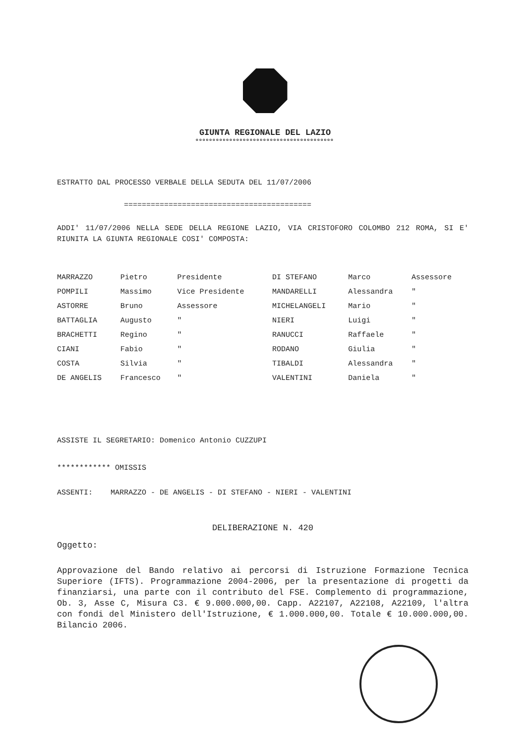GIUNTA REGIONALE DEL LAZIO
ooooooooooooooooooooooooooooooooooooooooo
ESTRATTO DAL PROCESSO VERBALE DELLA SEDUTA DEL 11/07/2006
==========================================
ADDI' 11/07/2006 NELLA SEDE DELLA REGIONE LAZIO, VIA CRISTOFORO COLOMBO 212 ROMA, SI E' RIUNITA LA GIUNTA REGIONALE COSI' COMPOSTA:
| MARRAZZO | Pietro | Presidente | DI STEFANO | Marco | Assessore |
| POMPILI | Massimo | Vice Presidente | MANDARELLI | Alessandra | " |
| ASTORRE | Bruno | Assessore | MICHELANGELI | Mario | " |
| BATTAGLIA | Augusto | " | NIERI | Luigi | " |
| BRACHETTI | Regino | " | RANUCCI | Raffaele | " |
| CIANI | Fabio | " | RODANO | Giulia | " |
| COSTA | Silvia | " | TIBALDI | Alessandra | " |
| DE ANGELIS | Francesco | " | VALENTINI | Daniela | " |
ASSISTE IL SEGRETARIO: Domenico Antonio CUZZUPI
************ OMISSIS
ASSENTI: MARRAZZO - DE ANGELIS - DI STEFANO - NIERI - VALENTINI
DELIBERAZIONE N. 420
Oggetto:
Approvazione del Bando relativo ai percorsi di Istruzione Formazione Tecnica Superiore (IFTS). Programmazione 2004-2006, per la presentazione di progetti da finanziarsi, una parte con il contributo del FSE. Complemento di programmazione, Ob. 3, Asse C, Misura C3. € 9.000.000,00. Capp. A22107, A22108, A22109, l'altra con fondi del Ministero dell'Istruzione, € 1.000.000,00. Totale € 10.000.000,00. Bilancio 2006.